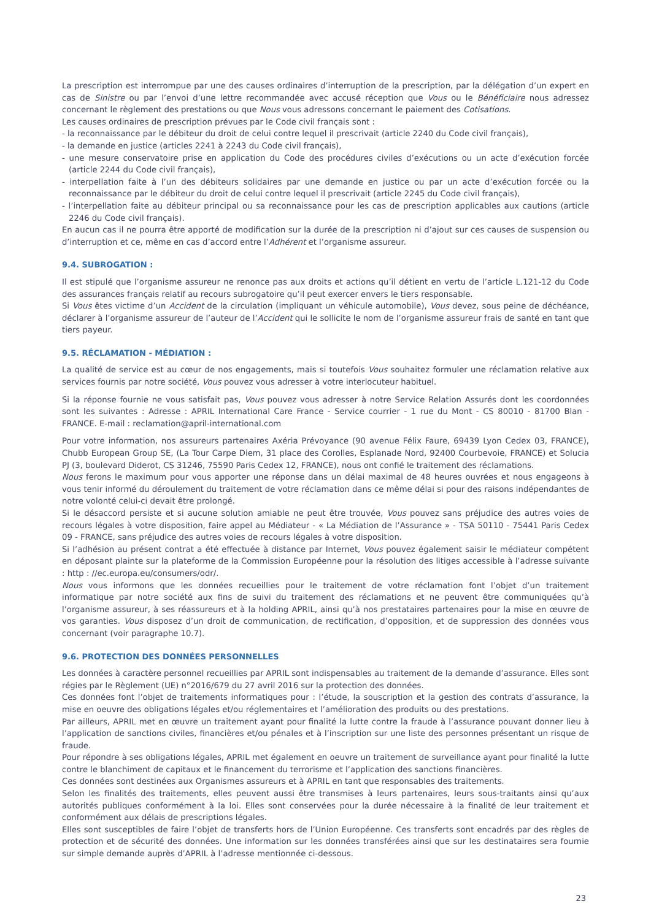La prescription est interrompue par une des causes ordinaires d’interruption de la prescription, par la délégation d’un expert en cas de Sinistre ou par l’envoi d’une lettre recommandée avec accusé réception que Vous ou le Bénéficiaire nous adressez concernant le règlement des prestations ou que Nous vous adressons concernant le paiement des Cotisations.
Les causes ordinaires de prescription prévues par le Code civil français sont :
- la reconnaissance par le débiteur du droit de celui contre lequel il prescrivait (article 2240 du Code civil français),
- la demande en justice (articles 2241 à 2243 du Code civil français),
- une mesure conservatoire prise en application du Code des procédures civiles d’exécutions ou un acte d’exécution forcée (article 2244 du Code civil français),
- interpellation faite à l’un des débiteurs solidaires par une demande en justice ou par un acte d’exécution forcée ou la reconnaissance par le débiteur du droit de celui contre lequel il prescrivait (article 2245 du Code civil français),
- l’interpellation faite au débiteur principal ou sa reconnaissance pour les cas de prescription applicables aux cautions (article 2246 du Code civil français).
En aucun cas il ne pourra être apporté de modification sur la durée de la prescription ni d’ajout sur ces causes de suspension ou d’interruption et ce, même en cas d’accord entre l’Adhérent et l’organisme assureur.
9.4. SUBROGATION :
Il est stipulé que l’organisme assureur ne renonce pas aux droits et actions qu’il détient en vertu de l’article L.121-12 du Code des assurances français relatif au recours subrogatoire qu’il peut exercer envers le tiers responsable.
Si Vous êtes victime d’un Accident de la circulation (impliquant un véhicule automobile), Vous devez, sous peine de déchéance, déclarer à l’organisme assureur de l’auteur de l’Accident qui le sollicite le nom de l’organisme assureur frais de santé en tant que tiers payeur.
9.5. RÉCLAMATION - MÉDIATION :
La qualité de service est au cœur de nos engagements, mais si toutefois Vous souhaitez formuler une réclamation relative aux services fournis par notre société, Vous pouvez vous adresser à votre interlocuteur habituel.
Si la réponse fournie ne vous satisfait pas, Vous pouvez vous adresser à notre Service Relation Assurés dont les coordonnées sont les suivantes : Adresse : APRIL International Care France - Service courrier - 1 rue du Mont - CS 80010 - 81700 Blan - FRANCE. E-mail : reclamation@april-international.com
Pour votre information, nos assureurs partenaires Axéria Prévoyance (90 avenue Félix Faure, 69439 Lyon Cedex 03, FRANCE), Chubb European Group SE, (La Tour Carpe Diem, 31 place des Corolles, Esplanade Nord, 92400 Courbevoie, FRANCE) et Solucia PJ (3, boulevard Diderot, CS 31246, 75590 Paris Cedex 12, FRANCE), nous ont confié le traitement des réclamations.
Nous ferons le maximum pour vous apporter une réponse dans un délai maximal de 48 heures ouvrées et nous engageons à vous tenir informé du déroulement du traitement de votre réclamation dans ce même délai si pour des raisons indépendantes de notre volonté celui-ci devait être prolongé.
Si le désaccord persiste et si aucune solution amiable ne peut être trouvée, Vous pouvez sans préjudice des autres voies de recours légales à votre disposition, faire appel au Médiateur - « La Médiation de l’Assurance » - TSA 50110 - 75441 Paris Cedex 09 - FRANCE, sans préjudice des autres voies de recours légales à votre disposition.
Si l’adhésion au présent contrat a été effectuée à distance par Internet, Vous pouvez également saisir le médiateur compétent en déposant plainte sur la plateforme de la Commission Européenne pour la résolution des litiges accessible à l’adresse suivante : http : //ec.europa.eu/consumers/odr/.
Nous vous informons que les données recueillies pour le traitement de votre réclamation font l’objet d’un traitement informatique par notre société aux fins de suivi du traitement des réclamations et ne peuvent être communiquées qu’à l’organisme assureur, à ses réassureurs et à la holding APRIL, ainsi qu’à nos prestataires partenaires pour la mise en œuvre de vos garanties. Vous disposez d’un droit de communication, de rectification, d’opposition, et de suppression des données vous concernant (voir paragraphe 10.7).
9.6. PROTECTION DES DONNÉES PERSONNELLES
Les données à caractère personnel recueillies par APRIL sont indispensables au traitement de la demande d’assurance. Elles sont régies par le Règlement (UE) n°2016/679 du 27 avril 2016 sur la protection des données.
Ces données font l’objet de traitements informatiques pour : l’étude, la souscription et la gestion des contrats d’assurance, la mise en oeuvre des obligations légales et/ou réglementaires et l’amélioration des produits ou des prestations.
Par ailleurs, APRIL met en œuvre un traitement ayant pour finalité la lutte contre la fraude à l’assurance pouvant donner lieu à l’application de sanctions civiles, financières et/ou pénales et à l’inscription sur une liste des personnes présentant un risque de fraude.
Pour répondre à ses obligations légales, APRIL met également en oeuvre un traitement de surveillance ayant pour finalité la lutte contre le blanchiment de capitaux et le financement du terrorisme et l’application des sanctions financières.
Ces données sont destinées aux Organismes assureurs et à APRIL en tant que responsables des traitements.
Selon les finalités des traitements, elles peuvent aussi être transmises à leurs partenaires, leurs sous-traitants ainsi qu’aux autorités publiques conformément à la loi. Elles sont conservées pour la durée nécessaire à la finalité de leur traitement et conformément aux délais de prescriptions légales.
Elles sont susceptibles de faire l’objet de transferts hors de l’Union Européenne. Ces transferts sont encadrés par des règles de protection et de sécurité des données. Une information sur les données transférées ainsi que sur les destinataires sera fournie sur simple demande auprès d’APRIL à l’adresse mentionnée ci-dessous.
23